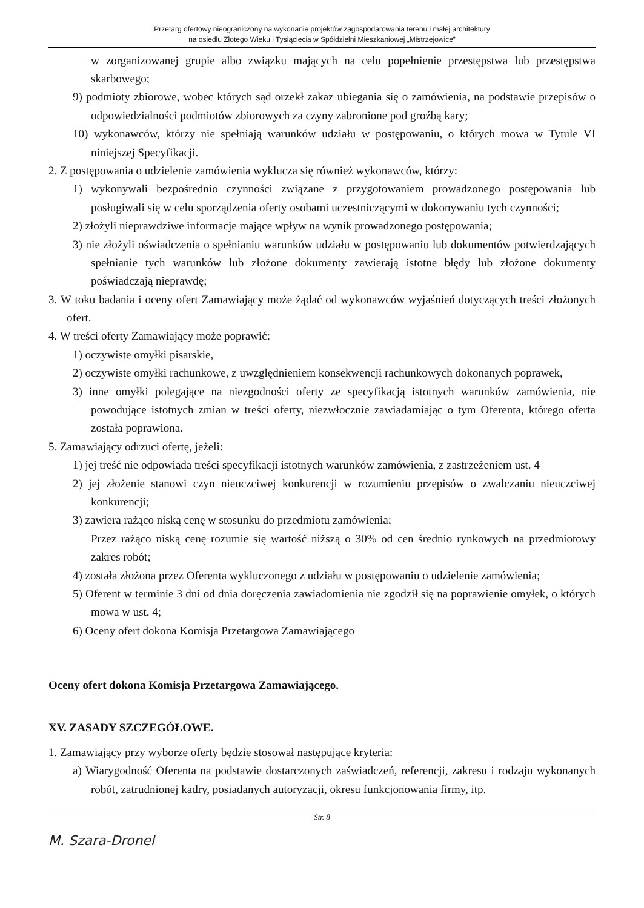Przetarg ofertowy nieograniczony na wykonanie projektów zagospodarowania terenu i małej architektury
na osiedlu Złotego Wieku i Tysiąclecia w Spółdzielni Mieszkaniowej „Mistrzejowice”
w zorganizowanej grupie albo związku mających na celu popełnienie przestępstwa lub przestępstwa skarbowego;
9) podmioty zbiorowe, wobec których sąd orzekł zakaz ubiegania się o zamówienia, na podstawie przepisów o odpowiedzialności podmiotów zbiorowych za czyny zabronione pod groźbą kary;
10) wykonawców, którzy nie spełniają warunków udziału w postępowaniu, o których mowa w Tytule VI niniejszej Specyfikacji.
2. Z postępowania o udzielenie zamówienia wyklucza się również wykonawców, którzy:
1) wykonywali bezpośrednio czynności związane z przygotowaniem prowadzonego postępowania lub posługiwali się w celu sporządzenia oferty osobami uczestniczącymi w dokonywaniu tych czynności;
2) złożyli nieprawdziwe informacje mające wpływ na wynik prowadzonego postępowania;
3) nie złożyli oświadczenia o spełnianiu warunków udziału w postępowaniu lub dokumentów potwierdzających spełnianie tych warunków lub złożone dokumenty zawierają istotne błędy lub złożone dokumenty poświadczają nieprawdę;
3. W toku badania i oceny ofert Zamawiający może żądać od wykonawców wyjaśnień dotyczących treści złożonych ofert.
4. W treści oferty Zamawiający może poprawić:
1) oczywiste omyłki pisarskie,
2) oczywiste omyłki rachunkowe, z uwzględnieniem konsekwencji rachunkowych dokonanych poprawek,
3) inne omyłki polegające na niezgodności oferty ze specyfikacją istotnych warunków zamówienia, nie powodujące istotnych zmian w treści oferty, niezwłocznie zawiadamiając o tym Oferenta, którego oferta została poprawiona.
5. Zamawiający odrzuci ofertę, jeżeli:
1) jej treść nie odpowiada treści specyfikacji istotnych warunków zamówienia, z zastrzeżeniem ust. 4
2) jej złożenie stanowi czyn nieuczciwej konkurencji w rozumieniu przepisów o zwalczaniu nieuczciwej konkurencji;
3) zawiera rażąco niską cenę w stosunku do przedmiotu zamówienia;
Przez rażąco niską cenę rozumie się wartość niższą o 30% od cen średnio rynkowych na przedmiotowy zakres robót;
4) została złożona przez Oferenta wykluczonego z udziału w postępowaniu o udzielenie zamówienia;
5) Oferent w terminie 3 dni od dnia doręczenia zawiadomienia nie zgodził się na poprawienie omyłek, o których mowa w ust. 4;
6) Oceny ofert dokona Komisja Przetargowa Zamawiającego
Oceny ofert dokona Komisja Przetargowa Zamawiającego.
XV. ZASADY SZCZEGÓŁOWE.
1. Zamawiający przy wyborze oferty będzie stosował następujące kryteria:
a) Wiarygodność Oferenta na podstawie dostarczonych zaświadczeń, referencji, zakresu i rodzaju wykonanych robót, zatrudnionej kadry, posiadanych autoryzacji, okresu funkcjonowania firmy, itp.
Str. 8
M. Szara-Dronel